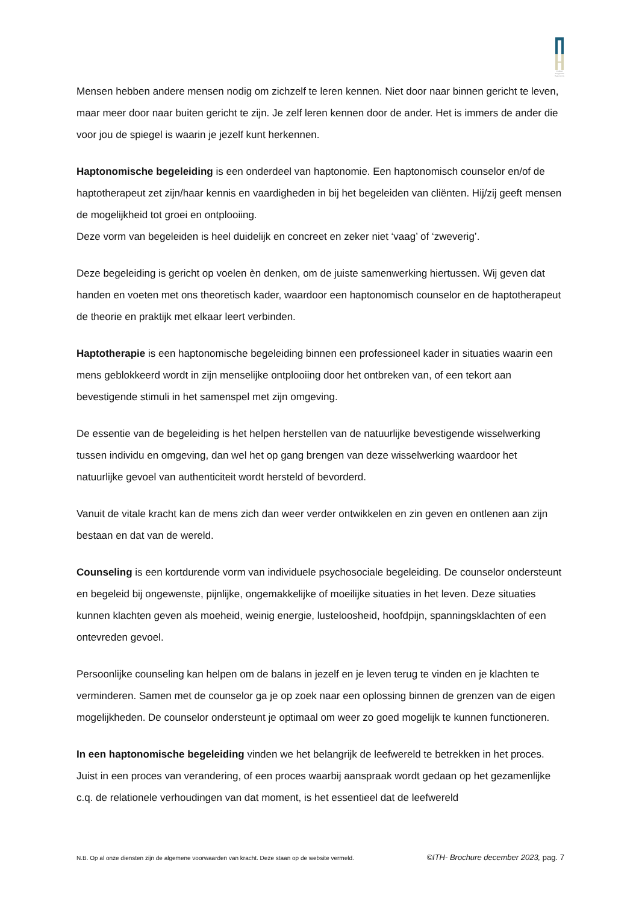Instituut Toegepaste Haptonomie
Mensen hebben andere mensen nodig om zichzelf te leren kennen. Niet door naar binnen gericht te leven, maar meer door naar buiten gericht te zijn. Je zelf leren kennen door de ander. Het is immers de ander die voor jou de spiegel is waarin je jezelf kunt herkennen.
Haptonomische begeleiding is een onderdeel van haptonomie. Een haptonomisch counselor en/of de haptotherapeut zet zijn/haar kennis en vaardigheden in bij het begeleiden van cliënten. Hij/zij geeft mensen de mogelijkheid tot groei en ontplooiing.
Deze vorm van begeleiden is heel duidelijk en concreet en zeker niet ‘vaag’ of ‘zweverig’.
Deze begeleiding is gericht op voelen èn denken, om de juiste samenwerking hiertussen. Wij geven dat handen en voeten met ons theoretisch kader, waardoor een haptonomisch counselor en de haptotherapeut de theorie en praktijk met elkaar leert verbinden.
Haptotherapie is een haptonomische begeleiding binnen een professioneel kader in situaties waarin een mens geblokkeerd wordt in zijn menselijke ontplooiing door het ontbreken van, of een tekort aan bevestigende stimuli in het samenspel met zijn omgeving.
De essentie van de begeleiding is het helpen herstellen van de natuurlijke bevestigende wisselwerking tussen individu en omgeving, dan wel het op gang brengen van deze wisselwerking waardoor het natuurlijke gevoel van authenticiteit wordt hersteld of bevorderd.
Vanuit de vitale kracht kan de mens zich dan weer verder ontwikkelen en zin geven en ontlenen aan zijn bestaan en dat van de wereld.
Counseling is een kortdurende vorm van individuele psychosociale begeleiding. De counselor ondersteunt en begeleid bij ongewenste, pijnlijke, ongemakkelijke of moeilijke situaties in het leven. Deze situaties kunnen klachten geven als moeheid, weinig energie, lusteloosheid, hoofdpijn, spanningsklachten of een ontevreden gevoel.
Persoonlijke counseling kan helpen om de balans in jezelf en je leven terug te vinden en je klachten te verminderen. Samen met de counselor ga je op zoek naar een oplossing binnen de grenzen van de eigen mogelijkheden. De counselor ondersteunt je optimaal om weer zo goed mogelijk te kunnen functioneren.
In een haptonomische begeleiding vinden we het belangrijk de leefwereld te betrekken in het proces. Juist in een proces van verandering, of een proces waarbij aanspraak wordt gedaan op het gezamenlijke c.q. de relationele verhoudingen van dat moment, is het essentieel dat de leefwereld
N.B. Op al onze diensten zijn de algemene voorwaarden van kracht. Deze staan op de website vermeld. ©ITH- Brochure december 2023, pag. 7